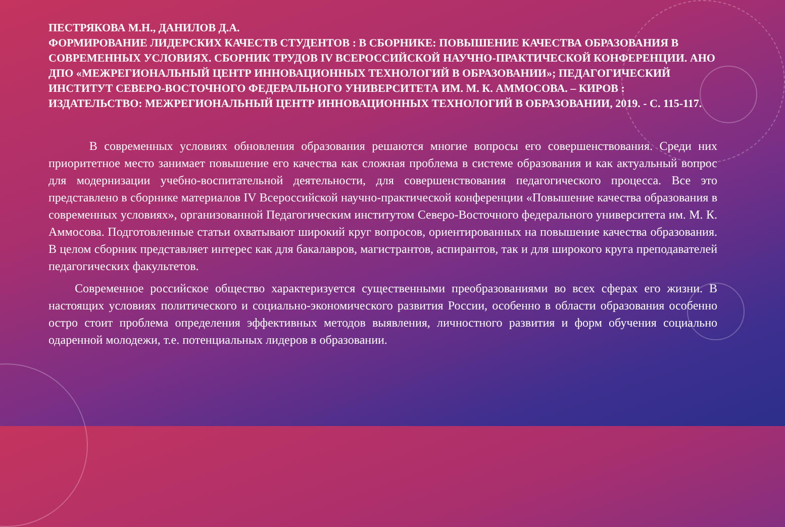ПЕСТРЯКОВА М.Н., ДАНИЛОВ Д.А.
ФОРМИРОВАНИЕ ЛИДЕРСКИХ КАЧЕСТВ СТУДЕНТОВ : В СБОРНИКЕ: ПОВЫШЕНИЕ КАЧЕСТВА ОБРАЗОВАНИЯ В СОВРЕМЕННЫХ УСЛОВИЯХ. СБОРНИК ТРУДОВ IV ВСЕРОССИЙСКОЙ НАУЧНО-ПРАКТИЧЕСКОЙ КОНФЕРЕНЦИИ. АНО ДПО «МЕЖРЕГИОНАЛЬНЫЙ ЦЕНТР ИННОВАЦИОННЫХ ТЕХНОЛОГИЙ В ОБРАЗОВАНИИ»; ПЕДАГОГИЧЕСКИЙ ИНСТИТУТ СЕВЕРО-ВОСТОЧНОГО ФЕДЕРАЛЬНОГО УНИВЕРСИТЕТА ИМ. М. К. АММОСОВА. – КИРОВ : ИЗДАТЕЛЬСТВО: МЕЖРЕГИОНАЛЬНЫЙ ЦЕНТР ИННОВАЦИОННЫХ ТЕХНОЛОГИЙ В ОБРАЗОВАНИИ, 2019. - С. 115-117.
В современных условиях обновления образования решаются многие вопросы его совершенствования. Среди них приоритетное место занимает повышение его качества как сложная проблема в системе образования и как актуальный вопрос для модернизации учебно-воспитательной деятельности, для совершенствования педагогического процесса. Все это представлено в сборнике материалов IV Всероссийской научно-практической конференции «Повышение качества образования в современных условиях», организованной Педагогическим институтом Северо-Восточного федерального университета им. М. К. Аммосова. Подготовленные статьи охватывают широкий круг вопросов, ориентированных на повышение качества образования. В целом сборник представляет интерес как для бакалавров, магистрантов, аспирантов, так и для широкого круга преподавателей педагогических факультетов.
Современное российское общество характеризуется существенными преобразованиями во всех сферах его жизни. В настоящих условиях политического и социально-экономического развития России, особенно в области образования особенно остро стоит проблема определения эффективных методов выявления, личностного развития и форм обучения социально одаренной молодежи, т.е. потенциальных лидеров в образовании.